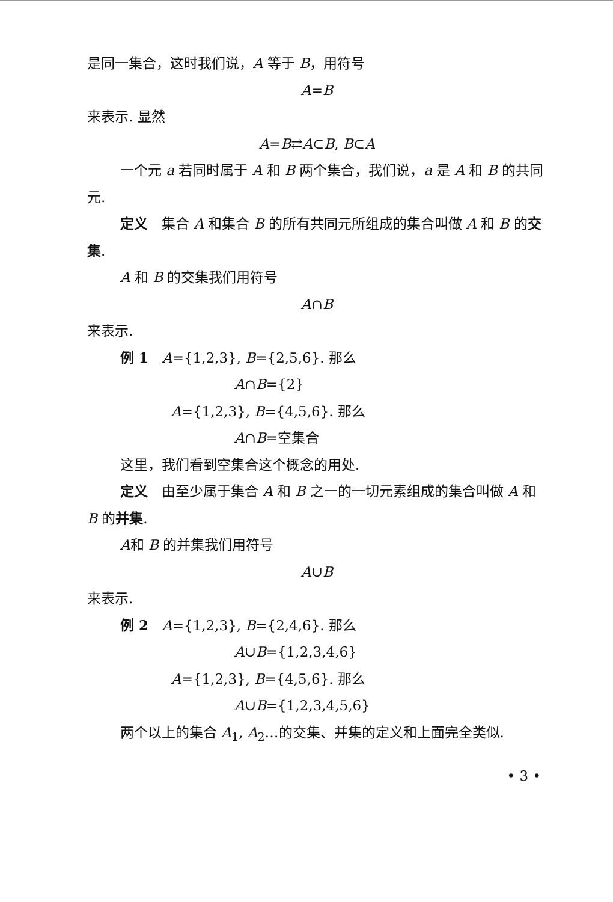是同一集合，这时我们说，A 等于 B，用符号
A=B
来表示. 显然
A=B⇄A⊂B, B⊂A
一个元 a 若同时属于 A 和 B 两个集合，我们说，a 是 A 和 B 的共同元.
定义　集合 A 和集合 B 的所有共同元所组成的集合叫做 A 和 B 的交集.
A 和 B 的交集我们用符号
A∩B
来表示.
例 1　A={1,2,3}, B={2,5,6}. 那么
A∩B={2}
A={1,2,3}, B={4,5,6}. 那么
A∩B=空集合
这里，我们看到空集合这个概念的用处.
定义　由至少属于集合 A 和 B 之一的一切元素组成的集合叫做 A 和 B 的并集.
A和 B 的并集我们用符号
A∪B
来表示.
例 2　A={1,2,3}, B={2,4,6}. 那么
A∪B={1,2,3,4,6}
A={1,2,3}, B={4,5,6}. 那么
A∪B={1,2,3,4,5,6}
两个以上的集合 A<sub>1</sub>, A<sub>2</sub>…的交集、并集的定义和上面完全类似.
• 3 •